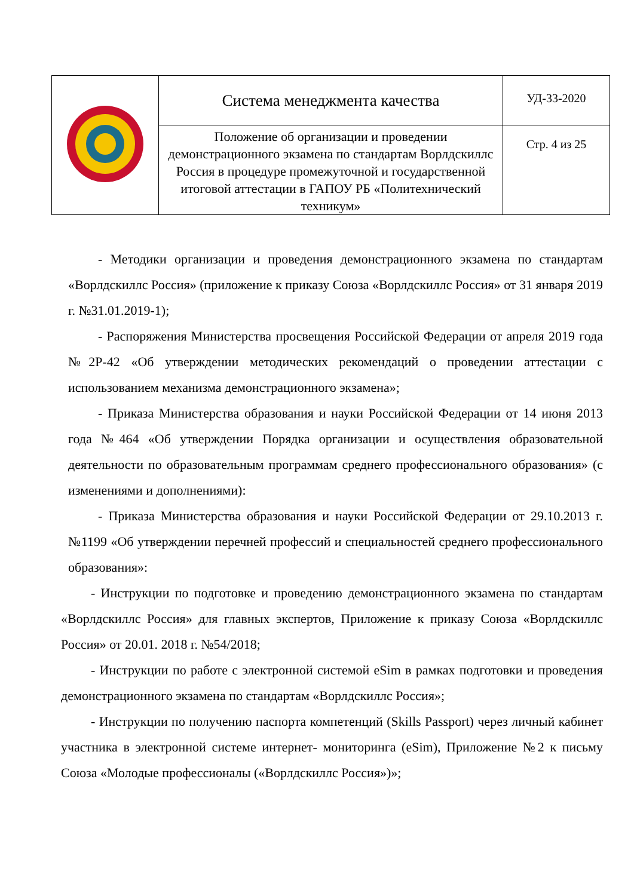| | Система менеджмента качества | УД-33-2020 |
| | Положение об организации и проведении демонстрационного экзамена по стандартам Ворлдскиллс Россия в процедуре промежуточной и государственной итоговой аттестации в ГАПОУ РБ «Политехнический техникум» | Стр. 4 из 25 |
- Методики организации и проведения демонстрационного экзамена по стандартам «Ворлдскиллс Россия» (приложение к приказу Союза «Ворлдскиллс Россия» от 31 января 2019 г. №31.01.2019-1);
- Распоряжения Министерства просвещения Российской Федерации от апреля 2019 года №2Р-42 «Об утверждении методических рекомендаций о проведении аттестации с использованием механизма демонстрационного экзамена»;
- Приказа Министерства образования и науки Российской Федерации от 14 июня 2013 года №464 «Об утверждении Порядка организации и осуществления образовательной деятельности по образовательным программам среднего профессионального образования» (с изменениями и дополнениями):
- Приказа Министерства образования и науки Российской Федерации от 29.10.2013 г. №1199 «Об утверждении перечней профессий и специальностей среднего профессионального образования»:
- Инструкции по подготовке и проведению демонстрационного экзамена по стандартам «Ворлдскиллс Россия» для главных экспертов, Приложение к приказу Союза «Ворлдскиллс Россия» от 20.01. 2018 г. №54/2018;
- Инструкции по работе с электронной системой eSim в рамках подготовки и проведения демонстрационного экзамена по стандартам «Ворлдскиллс Россия»;
- Инструкции по получению паспорта компетенций (Skills Passport) через личный кабинет участника в электронной системе интернет- мониторинга (eSim), Приложение №2 к письму Союза «Молодые профессионалы («Ворлдскиллс Россия»)»;